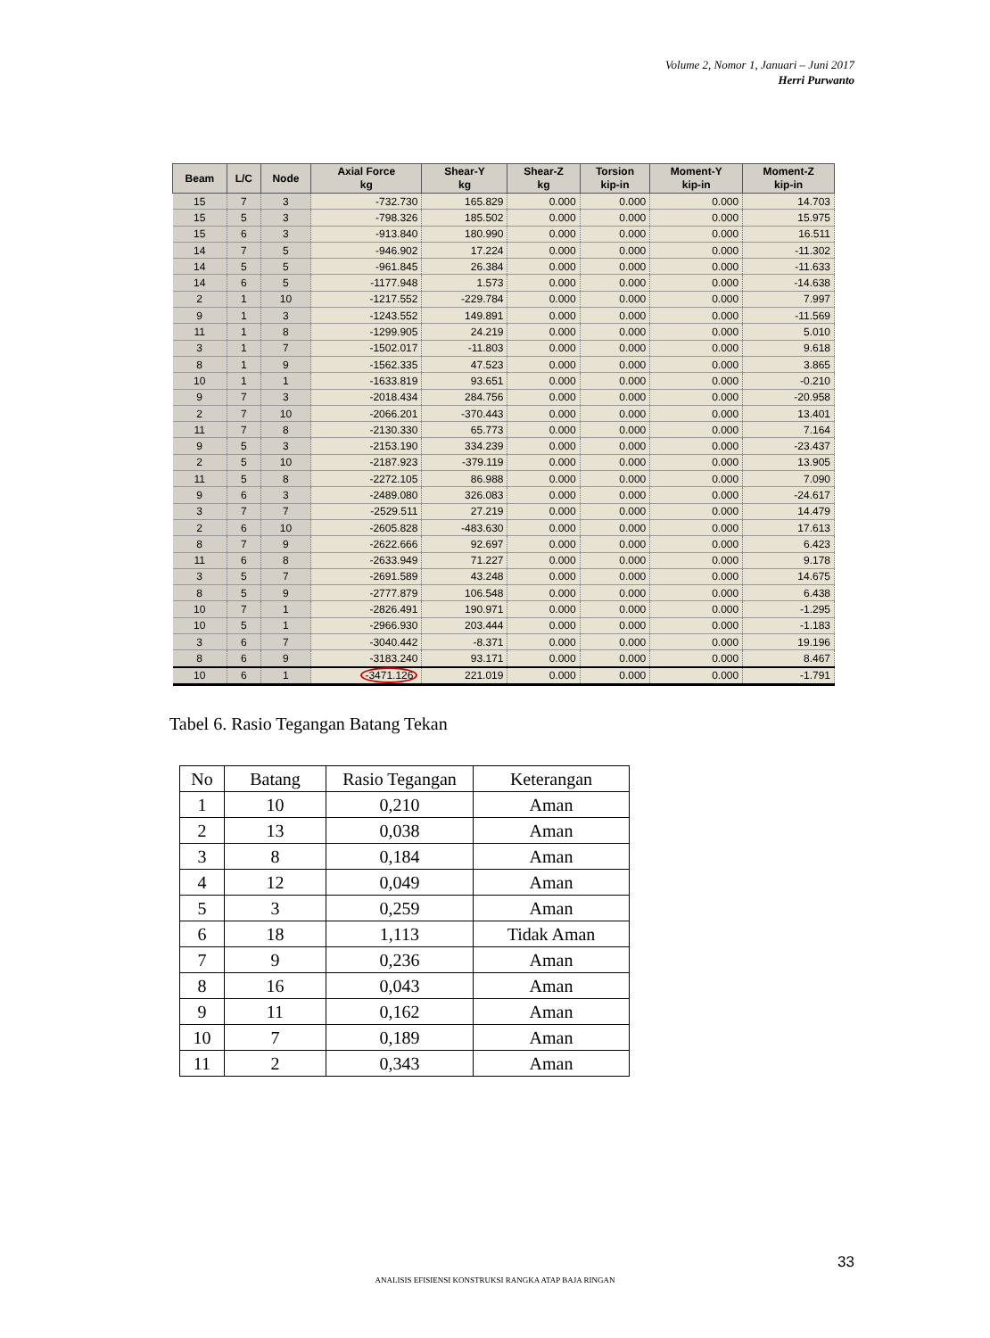Volume 2, Nomor 1, Januari – Juni 2017
Herri Purwanto
| Beam | L/C | Node | Axial Force kg | Shear-Y kg | Shear-Z kg | Torsion kip-in | Moment-Y kip-in | Moment-Z kip-in |
| --- | --- | --- | --- | --- | --- | --- | --- | --- |
| 15 | 7 | 3 | -732.730 | 165.829 | 0.000 | 0.000 | 0.000 | 14.703 |
| 15 | 5 | 3 | -798.326 | 185.502 | 0.000 | 0.000 | 0.000 | 15.975 |
| 15 | 6 | 3 | -913.840 | 180.990 | 0.000 | 0.000 | 0.000 | 16.511 |
| 14 | 7 | 5 | -946.902 | 17.224 | 0.000 | 0.000 | 0.000 | -11.302 |
| 14 | 5 | 5 | -961.845 | 26.384 | 0.000 | 0.000 | 0.000 | -11.633 |
| 14 | 6 | 5 | -1177.948 | 1.573 | 0.000 | 0.000 | 0.000 | -14.638 |
| 2 | 1 | 10 | -1217.552 | -229.784 | 0.000 | 0.000 | 0.000 | 7.997 |
| 9 | 1 | 3 | -1243.552 | 149.891 | 0.000 | 0.000 | 0.000 | -11.569 |
| 11 | 1 | 8 | -1299.905 | 24.219 | 0.000 | 0.000 | 0.000 | 5.010 |
| 3 | 1 | 7 | -1502.017 | -11.803 | 0.000 | 0.000 | 0.000 | 9.618 |
| 8 | 1 | 9 | -1562.335 | 47.523 | 0.000 | 0.000 | 0.000 | 3.865 |
| 10 | 1 | 1 | -1633.819 | 93.651 | 0.000 | 0.000 | 0.000 | -0.210 |
| 9 | 7 | 3 | -2018.434 | 284.756 | 0.000 | 0.000 | 0.000 | -20.958 |
| 2 | 7 | 10 | -2066.201 | -370.443 | 0.000 | 0.000 | 0.000 | 13.401 |
| 11 | 7 | 8 | -2130.330 | 65.773 | 0.000 | 0.000 | 0.000 | 7.164 |
| 9 | 5 | 3 | -2153.190 | 334.239 | 0.000 | 0.000 | 0.000 | -23.437 |
| 2 | 5 | 10 | -2187.923 | -379.119 | 0.000 | 0.000 | 0.000 | 13.905 |
| 11 | 5 | 8 | -2272.105 | 86.988 | 0.000 | 0.000 | 0.000 | 7.090 |
| 9 | 6 | 3 | -2489.080 | 326.083 | 0.000 | 0.000 | 0.000 | -24.617 |
| 3 | 7 | 7 | -2529.511 | 27.219 | 0.000 | 0.000 | 0.000 | 14.479 |
| 2 | 6 | 10 | -2605.828 | -483.630 | 0.000 | 0.000 | 0.000 | 17.613 |
| 8 | 7 | 9 | -2622.666 | 92.697 | 0.000 | 0.000 | 0.000 | 6.423 |
| 11 | 6 | 8 | -2633.949 | 71.227 | 0.000 | 0.000 | 0.000 | 9.178 |
| 3 | 5 | 7 | -2691.589 | 43.248 | 0.000 | 0.000 | 0.000 | 14.675 |
| 8 | 5 | 9 | -2777.879 | 106.548 | 0.000 | 0.000 | 0.000 | 6.438 |
| 10 | 7 | 1 | -2826.491 | 190.971 | 0.000 | 0.000 | 0.000 | -1.295 |
| 10 | 5 | 1 | -2966.930 | 203.444 | 0.000 | 0.000 | 0.000 | -1.183 |
| 3 | 6 | 7 | -3040.442 | -8.371 | 0.000 | 0.000 | 0.000 | 19.196 |
| 8 | 6 | 9 | -3183.240 | 93.171 | 0.000 | 0.000 | 0.000 | 8.467 |
| 10 | 6 | 1 | -3471.126 | 221.019 | 0.000 | 0.000 | 0.000 | -1.791 |
Tabel 6. Rasio Tegangan Batang Tekan
| No | Batang | Rasio Tegangan | Keterangan |
| 1 | 10 | 0,210 | Aman |
| 2 | 13 | 0,038 | Aman |
| 3 | 8 | 0,184 | Aman |
| 4 | 12 | 0,049 | Aman |
| 5 | 3 | 0,259 | Aman |
| 6 | 18 | 1,113 | Tidak Aman |
| 7 | 9 | 0,236 | Aman |
| 8 | 16 | 0,043 | Aman |
| 9 | 11 | 0,162 | Aman |
| 10 | 7 | 0,189 | Aman |
| 11 | 2 | 0,343 | Aman |
33
ANALISIS EFISIENSI KONSTRUKSI RANGKA ATAP BAJA RINGAN